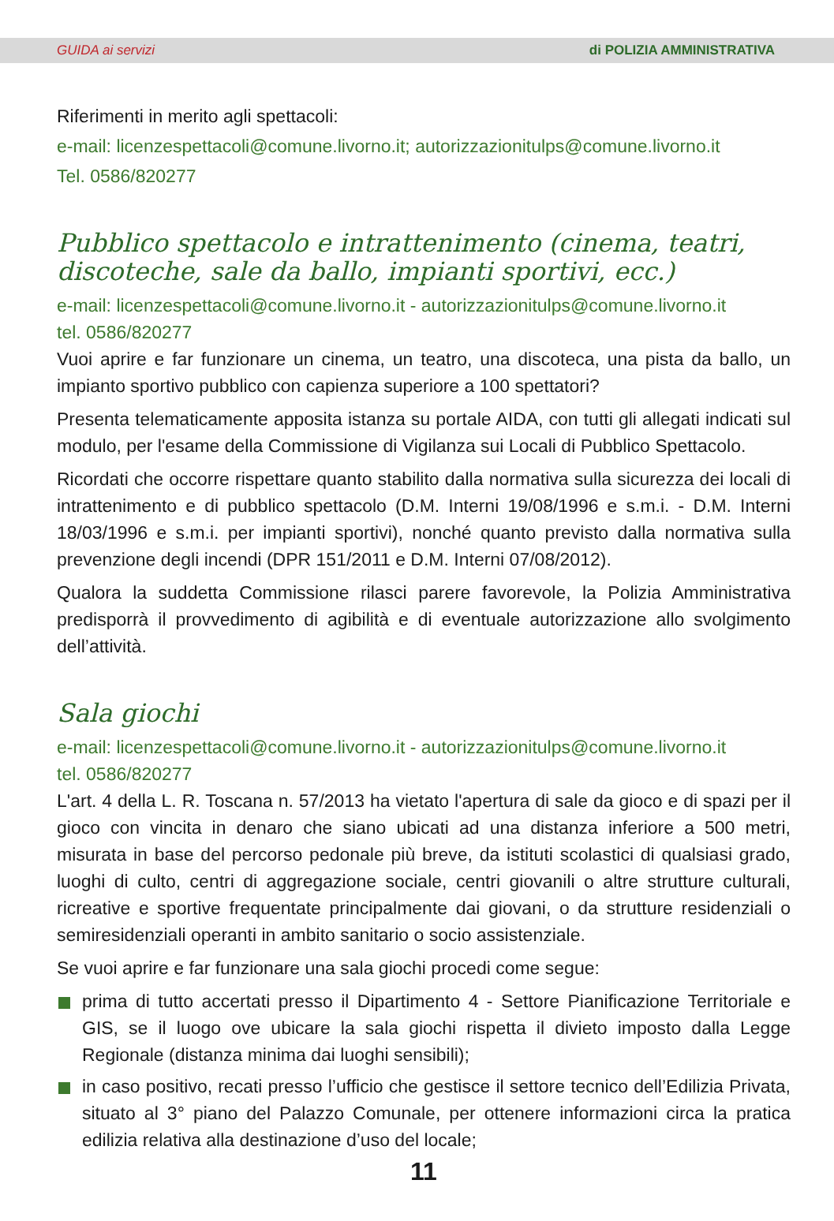GUIDA ai servizi di POLIZIA AMMINISTRATIVA
Riferimenti in merito agli spettacoli:
e-mail: licenzespettacoli@comune.livorno.it; autorizzazionitulps@comune.livorno.it
Tel. 0586/820277
Pubblico spettacolo e intrattenimento (cinema, teatri, discoteche, sale da ballo, impianti sportivi, ecc.)
e-mail: licenzespettacoli@comune.livorno.it - autorizzazionitulps@comune.livorno.it
tel. 0586/820277
Vuoi aprire e far funzionare un cinema, un teatro, una discoteca, una pista da ballo, un impianto sportivo pubblico con capienza superiore a 100 spettatori?
Presenta telematicamente apposita istanza su portale AIDA, con tutti gli allegati indicati sul modulo, per l'esame della Commissione di Vigilanza sui Locali di Pubblico Spettacolo.
Ricordati che occorre rispettare quanto stabilito dalla normativa sulla sicurezza dei locali di intrattenimento e di pubblico spettacolo (D.M. Interni 19/08/1996 e s.m.i. - D.M. Interni 18/03/1996 e s.m.i. per impianti sportivi), nonché quanto previsto dalla normativa sulla prevenzione degli incendi (DPR 151/2011 e D.M. Interni 07/08/2012).
Qualora la suddetta Commissione rilasci parere favorevole, la Polizia Amministrativa predisporrà il provvedimento di agibilità e di eventuale autorizzazione allo svolgimento dell’attività.
Sala giochi
e-mail: licenzespettacoli@comune.livorno.it - autorizzazionitulps@comune.livorno.it
tel. 0586/820277
L'art. 4 della L. R. Toscana n. 57/2013 ha vietato l'apertura di sale da gioco e di spazi per il gioco con vincita in denaro che siano ubicati ad una distanza inferiore a 500 metri, misurata in base del percorso pedonale più breve, da istituti scolastici di qualsiasi grado, luoghi di culto, centri di aggregazione sociale, centri giovanili o altre strutture culturali, ricreative e sportive frequentate principalmente dai giovani, o da strutture residenziali o semiresidenziali operanti in ambito sanitario o socio assistenziale.
Se vuoi aprire e far funzionare una sala giochi procedi come segue:
prima di tutto accertati presso il Dipartimento 4 - Settore Pianificazione Territoriale e GIS, se il luogo ove ubicare la sala giochi rispetta il divieto imposto dalla Legge Regionale (distanza minima dai luoghi sensibili);
in caso positivo, recati presso l’ufficio che gestisce il settore tecnico dell’Edilizia Privata, situato al 3° piano del Palazzo Comunale, per ottenere informazioni circa la pratica edilizia relativa alla destinazione d’uso del locale;
11